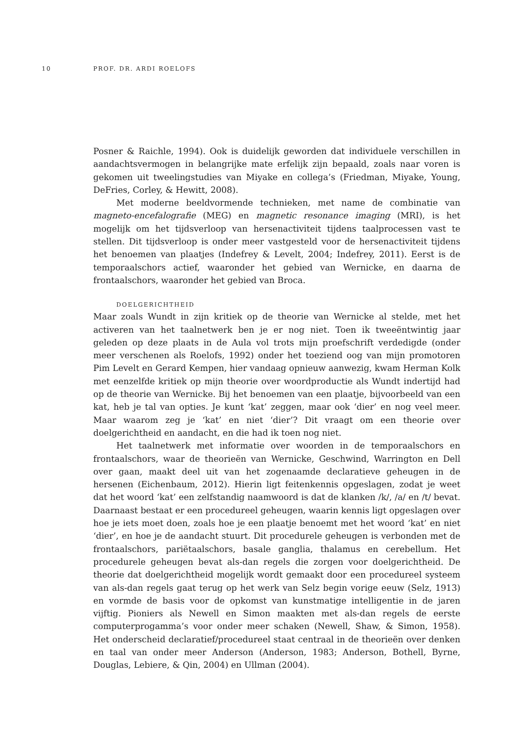10 PROF. DR. ARDI ROELOFS
Posner & Raichle, 1994). Ook is duidelijk geworden dat individuele verschillen in aandachtsvermogen in belangrijke mate erfelijk zijn bepaald, zoals naar voren is gekomen uit tweelingstudies van Miyake en collega’s (Friedman, Miyake, Young, DeFries, Corley, & Hewitt, 2008).
Met moderne beeldvormende technieken, met name de combinatie van magneto-encefalografie (MEG) en magnetic resonance imaging (MRI), is het mogelijk om het tijdsverloop van hersenactiviteit tijdens taalprocessen vast te stellen. Dit tijdsverloop is onder meer vastgesteld voor de hersenactiviteit tijdens het benoemen van plaatjes (Indefrey & Levelt, 2004; Indefrey, 2011). Eerst is de temporaalschors actief, waaronder het gebied van Wernicke, en daarna de frontaalschors, waaronder het gebied van Broca.
DOELGERICHTHEID
Maar zoals Wundt in zijn kritiek op de theorie van Wernicke al stelde, met het activeren van het taalnetwerk ben je er nog niet. Toen ik tweeëntwintig jaar geleden op deze plaats in de Aula vol trots mijn proefschrift verdedigde (onder meer verschenen als Roelofs, 1992) onder het toeziend oog van mijn promotoren Pim Levelt en Gerard Kempen, hier vandaag opnieuw aanwezig, kwam Herman Kolk met eenzelfde kritiek op mijn theorie over woordproductie als Wundt indertijd had op de theorie van Wernicke. Bij het benoemen van een plaatje, bijvoorbeeld van een kat, heb je tal van opties. Je kunt ‘kat’ zeggen, maar ook ‘dier’ en nog veel meer. Maar waarom zeg je ‘kat’ en niet ‘dier’? Dit vraagt om een theorie over doelgerichtheid en aandacht, en die had ik toen nog niet.
Het taalnetwerk met informatie over woorden in de temporaalschors en frontaalschors, waar de theorieën van Wernicke, Geschwind, Warrington en Dell over gaan, maakt deel uit van het zogenaamde declaratieve geheugen in de hersenen (Eichenbaum, 2012). Hierin ligt feitenkennis opgeslagen, zodat je weet dat het woord ‘kat’ een zelfstandig naamwoord is dat de klanken /k/, /a/ en /t/ bevat. Daarnaast bestaat er een procedureel geheugen, waarin kennis ligt opgeslagen over hoe je iets moet doen, zoals hoe je een plaatje benoemt met het woord ‘kat’ en niet ‘dier’, en hoe je de aandacht stuurt. Dit procedurele geheugen is verbonden met de frontaalschors, pariëtaalschors, basale ganglia, thalamus en cerebellum. Het procedurele geheugen bevat als-dan regels die zorgen voor doelgerichtheid. De theorie dat doelgerichtheid mogelijk wordt gemaakt door een procedureel systeem van als-dan regels gaat terug op het werk van Selz begin vorige eeuw (Selz, 1913) en vormde de basis voor de opkomst van kunstmatige intelligentie in de jaren vijftig. Pioniers als Newell en Simon maakten met als-dan regels de eerste computerprogamma’s voor onder meer schaken (Newell, Shaw, & Simon, 1958). Het onderscheid declaratief/procedureel staat centraal in de theorieën over denken en taal van onder meer Anderson (Anderson, 1983; Anderson, Bothell, Byrne, Douglas, Lebiere, & Qin, 2004) en Ullman (2004).